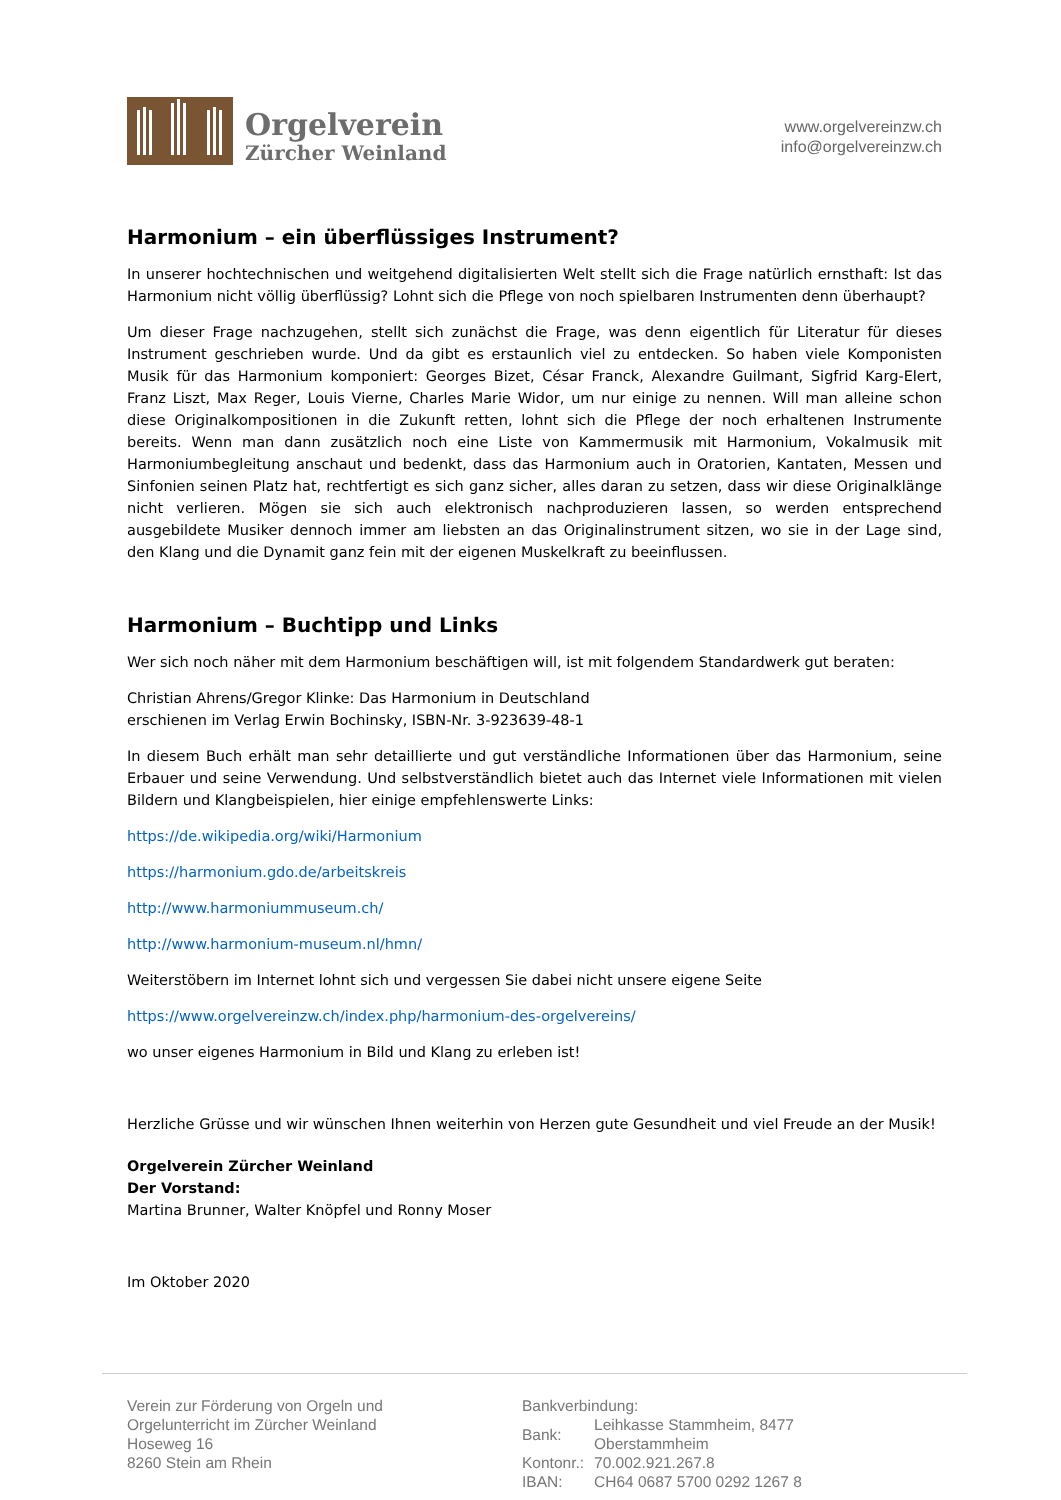Orgelverein
Zürcher Weinland
www.orgelvereinzw.ch
info@orgelvereinzw.ch
Harmonium – ein überflüssiges Instrument?
In unserer hochtechnischen und weitgehend digitalisierten Welt stellt sich die Frage natürlich ernsthaft: Ist das Harmonium nicht völlig überflüssig? Lohnt sich die Pflege von noch spielbaren Instrumenten denn überhaupt?
Um dieser Frage nachzugehen, stellt sich zunächst die Frage, was denn eigentlich für Literatur für dieses Instrument geschrieben wurde. Und da gibt es erstaunlich viel zu entdecken. So haben viele Komponisten Musik für das Harmonium komponiert: Georges Bizet, César Franck, Alexandre Guilmant, Sigfrid Karg-Elert, Franz Liszt, Max Reger, Louis Vierne, Charles Marie Widor, um nur einige zu nennen. Will man alleine schon diese Originalkompositionen in die Zukunft retten, lohnt sich die Pflege der noch erhaltenen Instrumente bereits. Wenn man dann zusätzlich noch eine Liste von Kammermusik mit Harmonium, Vokalmusik mit Harmoniumbegleitung anschaut und bedenkt, dass das Harmonium auch in Oratorien, Kantaten, Messen und Sinfonien seinen Platz hat, rechtfertigt es sich ganz sicher, alles daran zu setzen, dass wir diese Originalklänge nicht verlieren. Mögen sie sich auch elektronisch nachproduzieren lassen, so werden entsprechend ausgebildete Musiker dennoch immer am liebsten an das Originalinstrument sitzen, wo sie in der Lage sind, den Klang und die Dynamit ganz fein mit der eigenen Muskelkraft zu beeinflussen.
Harmonium – Buchtipp und Links
Wer sich noch näher mit dem Harmonium beschäftigen will, ist mit folgendem Standardwerk gut beraten:
Christian Ahrens/Gregor Klinke: Das Harmonium in Deutschland
erschienen im Verlag Erwin Bochinsky, ISBN-Nr. 3-923639-48-1
In diesem Buch erhält man sehr detaillierte und gut verständliche Informationen über das Harmonium, seine Erbauer und seine Verwendung. Und selbstverständlich bietet auch das Internet viele Informationen mit vielen Bildern und Klangbeispielen, hier einige empfehlenswerte Links:
https://de.wikipedia.org/wiki/Harmonium
https://harmonium.gdo.de/arbeitskreis
http://www.harmoniummuseum.ch/
http://www.harmonium-museum.nl/hmn/
Weiterstöbern im Internet lohnt sich und vergessen Sie dabei nicht unsere eigene Seite
https://www.orgelvereinzw.ch/index.php/harmonium-des-orgelvereins/
wo unser eigenes Harmonium in Bild und Klang zu erleben ist!
Herzliche Grüsse und wir wünschen Ihnen weiterhin von Herzen gute Gesundheit und viel Freude an der Musik!
Orgelverein Zürcher Weinland
Der Vorstand:
Martina Brunner, Walter Knöpfel und Ronny Moser
Im Oktober 2020
Verein zur Förderung von Orgeln und
Orgelunterricht im Zürcher Weinland
Hoseweg 16
8260 Stein am Rhein
Bankverbindung:
| Bank: | Leihkasse Stammheim, 8477 Oberstammheim |
| Kontonr.: | 70.002.921.267.8 |
| IBAN: | CH64 0687 5700 0292 1267 8 |